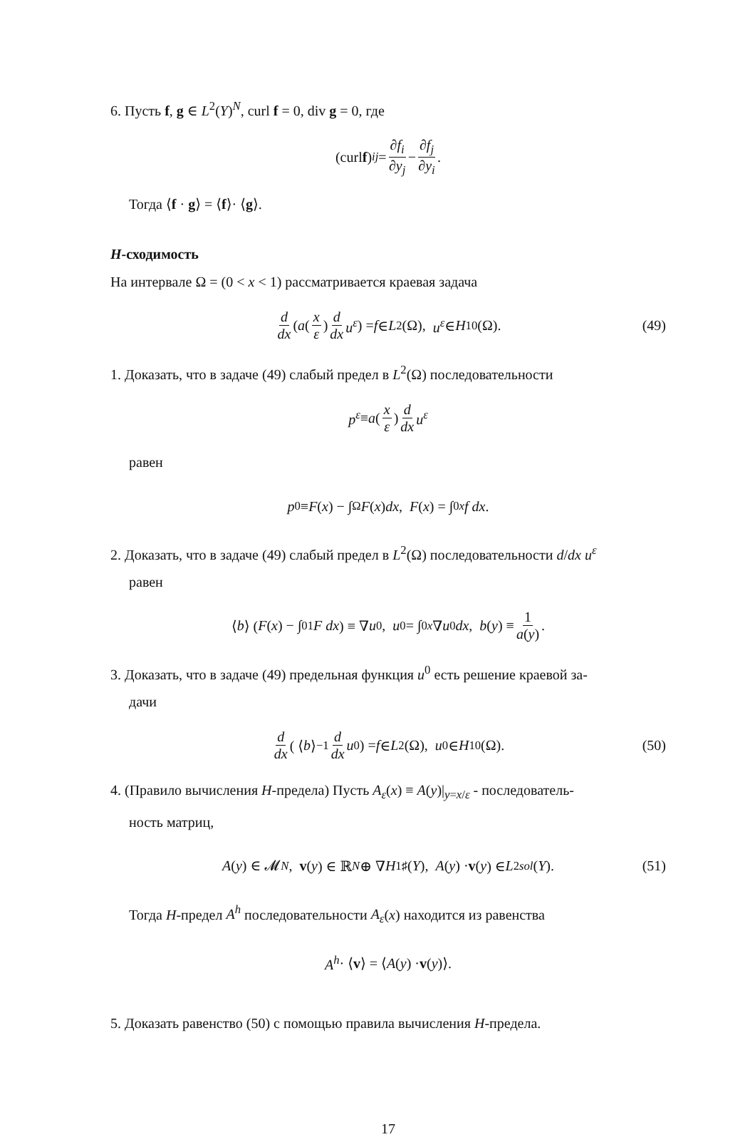6. Пусть f, g ∈ L<sup>2</sup>(Y)<sup>N</sup>, curl f = 0, div g = 0, где
(curl f)<sub>ij</sub> = ∂f<sub>i</sub> ∂y<sub>j</sub> − ∂f<sub>j</sub> ∂y<sub>i</sub>.
Тогда ⟨f · g⟩ = ⟨f⟩· ⟨g⟩.
H-сходимость
На интервале Ω = (0 < x < 1) рассматривается краевая задача
d dx ( a (x ε) d dx u<sup>ε</sup> ) = f ∈ L<sup>2</sup>(Ω), u<sup>ε</sup> ∈ H<sup>1</sup><sub>0</sub>(Ω). (49)
1. Доказать, что в задаче (49) слабый предел в L<sup>2</sup>(Ω) последовательности
p<sup>ε</sup> ≡ a (x ε) d dx u<sup>ε</sup>
равен
p<sup>0</sup> ≡ F (x) − ∫<sub>Ω</sub> F (x) dx, F (x) = ∫<sub>0</sub><sup>x</sup> f dx.
2. Доказать, что в задаче (49) слабый предел в L<sup>2</sup>(Ω) последовательности d/dx u<sup>ε</sup>
равен
⟨ b ⟩ ( F (x) − ∫<sub>0</sub><sup>1</sup> F dx ) ≡ ∇ u<sup>0</sup>, u<sup>0</sup> = ∫<sub>0</sub><sup>x</sup> ∇ u<sup>0</sup> dx, b (y) ≡ 1 a(y).
3. Доказать, что в задаче (49) предельная функция u<sup>0</sup> есть решение краевой за-
дачи
d dx ( ⟨ b ⟩<sup>−1</sup> d dx u<sup>0</sup> ) = f ∈ L<sup>2</sup>(Ω), u<sup>0</sup> ∈ H<sup>1</sup><sub>0</sub>(Ω). (50)
4. (Правило вычисления H-предела) Пусть A<sub>ε</sub>(x) ≡ A(y)|<sub>y=x/ε</sub> - последователь-
ность матриц,
A (y) ∈ 𝓜<sub>N</sub>, v (y) ∈ ℝ<sup>N</sup> ⊕ ∇ H<sup>1</sup><sub>♯</sub>(Y), A (y) · v (y) ∈ L<sup>2</sup><sub>sol</sub> (Y). (51)
Тогда H-предел A<sup>h</sup> последовательности A<sub>ε</sub>(x) находится из равенства
A<sup>h</sup> · ⟨ v ⟩ = ⟨ A (y) · v (y)⟩.
5. Доказать равенство (50) с помощью правила вычисления H-предела.
17